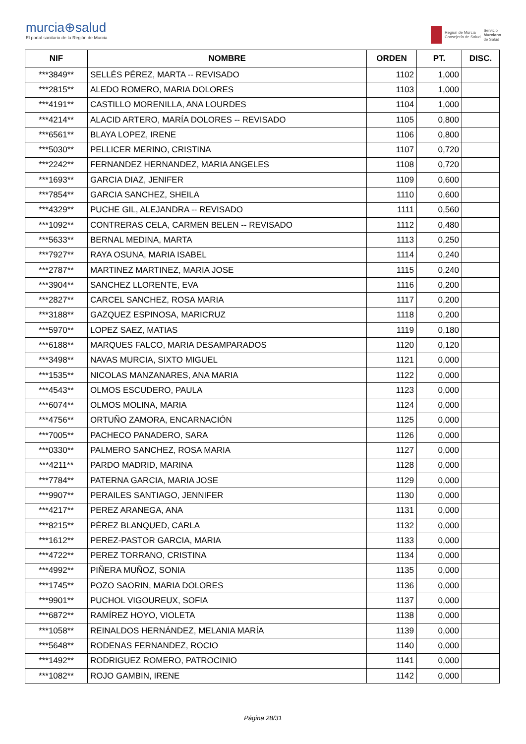murcia⊕salud
El portal sanitario de la Región de Murcia
Región de Murcia
Consejería de Salud
Servicio
Murciano
de Salud
| NIF | NOMBRE | ORDEN | PT. | DISC. |
| --- | --- | --- | --- | --- |
| ***3849** | SELLÉS PÉREZ, MARTA -- REVISADO | 1102 | 1,000 | |
| ***2815** | ALEDO ROMERO, MARIA DOLORES | 1103 | 1,000 | |
| ***4191** | CASTILLO MORENILLA, ANA LOURDES | 1104 | 1,000 | |
| ***4214** | ALACID ARTERO, MARÍA DOLORES -- REVISADO | 1105 | 0,800 | |
| ***6561** | BLAYA LOPEZ, IRENE | 1106 | 0,800 | |
| ***5030** | PELLICER MERINO, CRISTINA | 1107 | 0,720 | |
| ***2242** | FERNANDEZ HERNANDEZ, MARIA ANGELES | 1108 | 0,720 | |
| ***1693** | GARCIA DIAZ, JENIFER | 1109 | 0,600 | |
| ***7854** | GARCIA SANCHEZ, SHEILA | 1110 | 0,600 | |
| ***4329** | PUCHE GIL, ALEJANDRA -- REVISADO | 1111 | 0,560 | |
| ***1092** | CONTRERAS CELA, CARMEN BELEN -- REVISADO | 1112 | 0,480 | |
| ***5633** | BERNAL MEDINA, MARTA | 1113 | 0,250 | |
| ***7927** | RAYA OSUNA, MARIA ISABEL | 1114 | 0,240 | |
| ***2787** | MARTINEZ MARTINEZ, MARIA JOSE | 1115 | 0,240 | |
| ***3904** | SANCHEZ LLORENTE, EVA | 1116 | 0,200 | |
| ***2827** | CARCEL SANCHEZ, ROSA MARIA | 1117 | 0,200 | |
| ***3188** | GAZQUEZ ESPINOSA, MARICRUZ | 1118 | 0,200 | |
| ***5970** | LOPEZ SAEZ, MATIAS | 1119 | 0,180 | |
| ***6188** | MARQUES FALCO, MARIA DESAMPARADOS | 1120 | 0,120 | |
| ***3498** | NAVAS MURCIA, SIXTO MIGUEL | 1121 | 0,000 | |
| ***1535** | NICOLAS MANZANARES, ANA MARIA | 1122 | 0,000 | |
| ***4543** | OLMOS ESCUDERO, PAULA | 1123 | 0,000 | |
| ***6074** | OLMOS MOLINA, MARIA | 1124 | 0,000 | |
| ***4756** | ORTUÑO ZAMORA, ENCARNACIÓN | 1125 | 0,000 | |
| ***7005** | PACHECO PANADERO, SARA | 1126 | 0,000 | |
| ***0330** | PALMERO SANCHEZ, ROSA MARIA | 1127 | 0,000 | |
| ***4211** | PARDO MADRID, MARINA | 1128 | 0,000 | |
| ***7784** | PATERNA GARCIA, MARIA JOSE | 1129 | 0,000 | |
| ***9907** | PERAILES SANTIAGO, JENNIFER | 1130 | 0,000 | |
| ***4217** | PEREZ ARANEGA, ANA | 1131 | 0,000 | |
| ***8215** | PÉREZ BLANQUED, CARLA | 1132 | 0,000 | |
| ***1612** | PEREZ-PASTOR GARCIA, MARIA | 1133 | 0,000 | |
| ***4722** | PEREZ TORRANO, CRISTINA | 1134 | 0,000 | |
| ***4992** | PIÑERA MUÑOZ, SONIA | 1135 | 0,000 | |
| ***1745** | POZO SAORIN, MARIA DOLORES | 1136 | 0,000 | |
| ***9901** | PUCHOL VIGOUREUX, SOFIA | 1137 | 0,000 | |
| ***6872** | RAMÍREZ HOYO, VIOLETA | 1138 | 0,000 | |
| ***1058** | REINALDOS HERNÁNDEZ, MELANIA MARÍA | 1139 | 0,000 | |
| ***5648** | RODENAS FERNANDEZ, ROCIO | 1140 | 0,000 | |
| ***1492** | RODRIGUEZ ROMERO, PATROCINIO | 1141 | 0,000 | |
| ***1082** | ROJO GAMBIN, IRENE | 1142 | 0,000 | |
Página 28/31